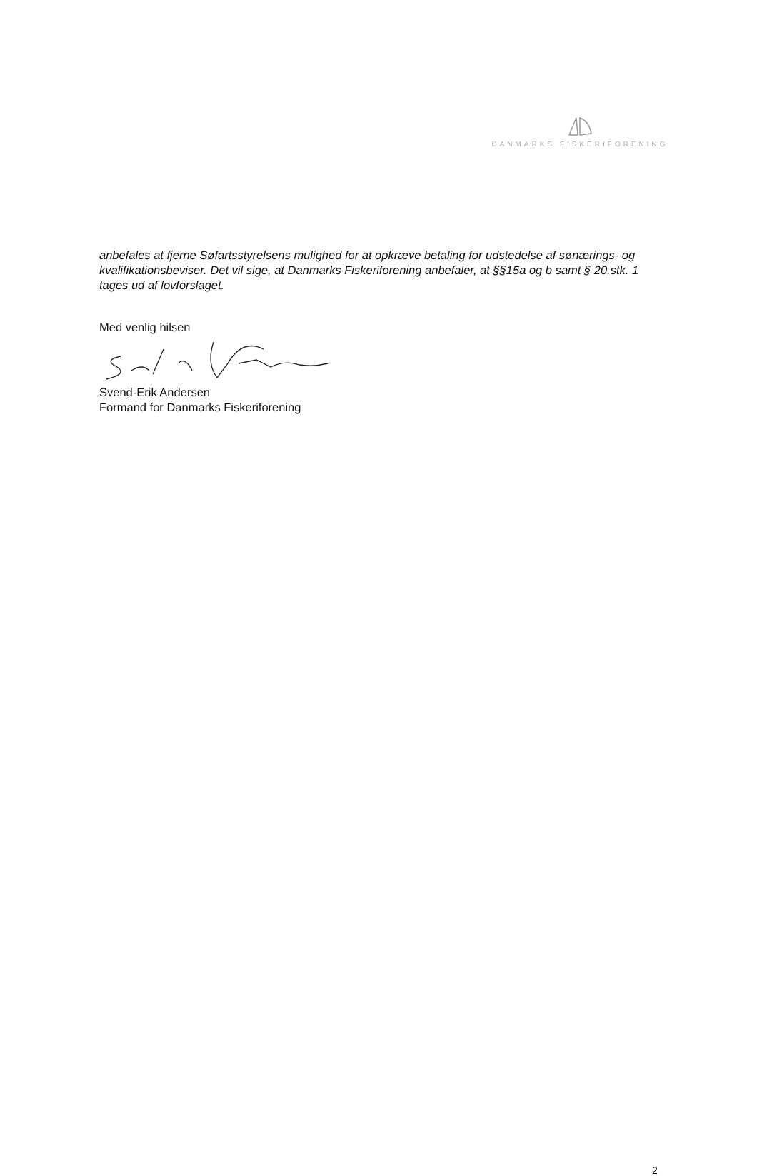DANMARKS FISKERIFORENING
anbefales at fjerne Søfartsstyrelsens mulighed for at opkræve betaling for udstedelse af sønærings- og kvalifikationsbeviser. Det vil sige, at Danmarks Fiskeriforening anbefaler, at §§15a og b samt § 20,stk. 1 tages ud af lovforslaget.
Med venlig hilsen
Svend-Erik Andersen
Formand for Danmarks Fiskeriforening
2